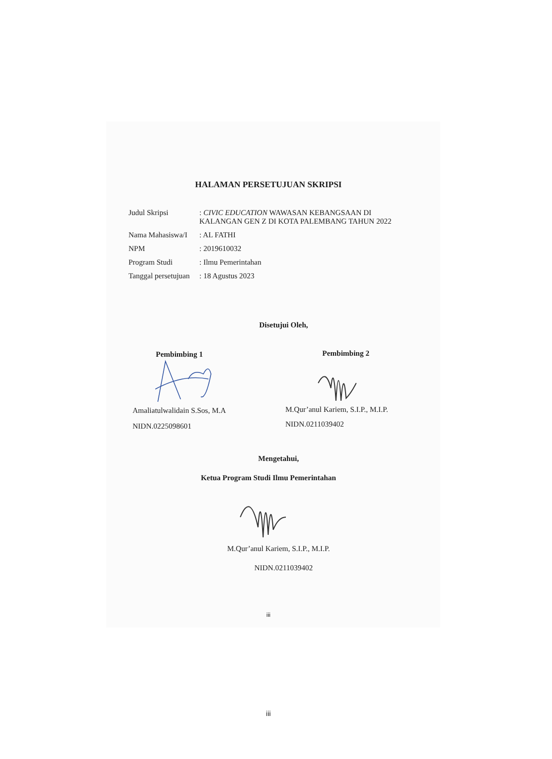HALAMAN PERSETUJUAN SKRIPSI
Judul Skripsi : CIVIC EDUCATION WAWASAN KEBANGSAAN DI KALANGAN GEN Z DI KOTA PALEMBANG TAHUN 2022
Nama Mahasiswa/I
: AL FATHI
NPM : 2019610032
Program Studi : Ilmu Pemerintahan
Tanggal persetujuan
: 18 Agustus 2023
Disetujui Oleh,
Pembimbing 1
Amaliatulwalidain S.Sos, M.A
NIDN.0225098601
Pembimbing 2
M.Qur’anul Kariem, S.I.P., M.I.P.
NIDN.0211039402
Mengetahui,
Ketua Program Studi Ilmu Pemerintahan
M.Qur’anul Kariem, S.I.P., M.I.P.
NIDN.0211039402
iii
iii